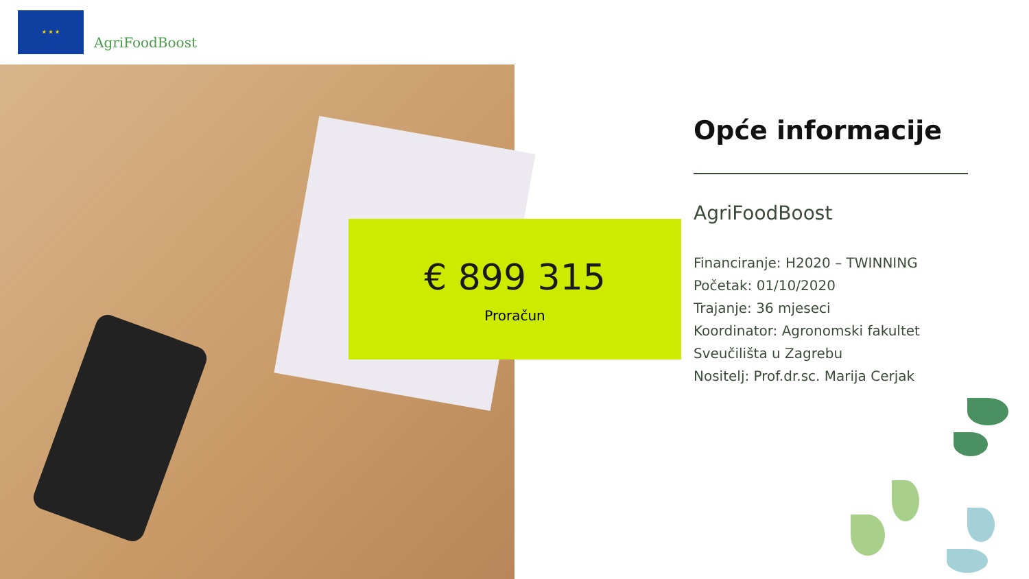★ ★ ★
AgriFoodBoost
€ 899 315
Proračun
Opće informacije
AgriFoodBoost
Financiranje: H2020 – TWINNING
Početak: 01/10/2020
Trajanje: 36 mjeseci
Koordinator: Agronomski fakultet Sveučilišta u Zagrebu
Nositelj: Prof.dr.sc. Marija Cerjak